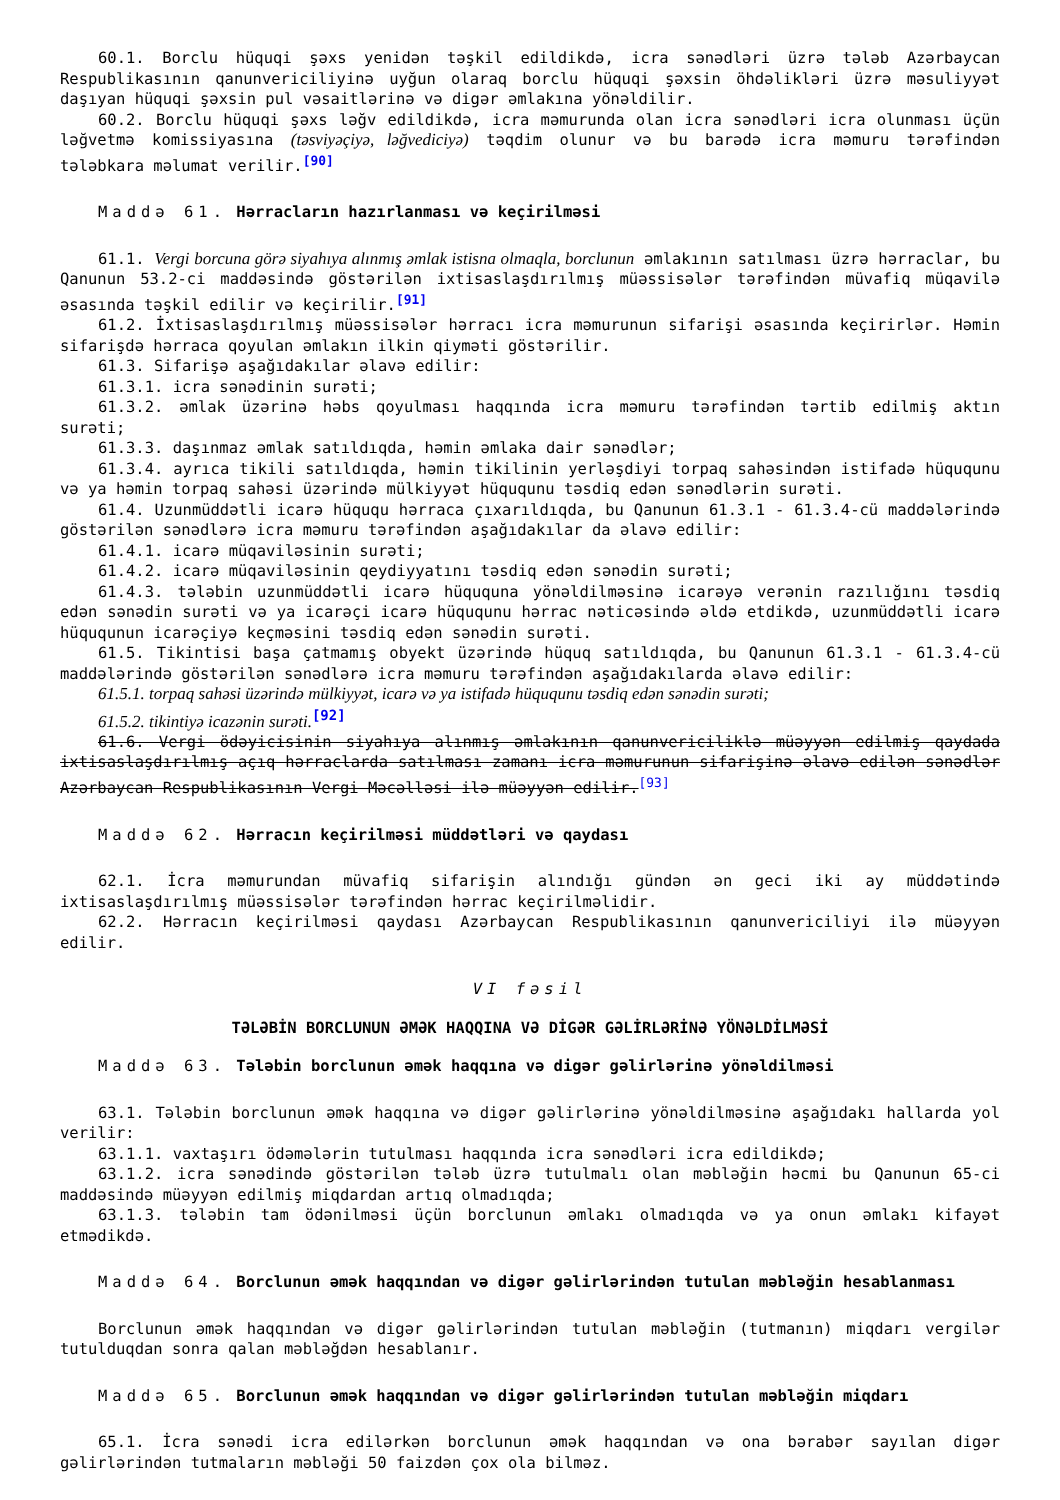60.1. Borclu hüquqi şəxs yenidən təşkil edildikdə, icra sənədləri üzrə tələb Azərbaycan Respublikasının qanunvericiliyinə uyğun olaraq borclu hüquqi şəxsin öhdəlikləri üzrə məsuliyyət daşıyan hüquqi şəxsin pul vəsaitlərinə və digər əmlakına yönəldilir.
60.2. Borclu hüquqi şəxs ləğv edildikdə, icra məmurunda olan icra sənədləri icra olunması üçün ləğvetmə komissiyasına (təsviyəçiyə, ləğvediciyə) təqdim olunur və bu barədə icra məmuru tərəfindən tələbkara məlumat verilir.<sup>[90]</sup>
Maddə 61. Hərracların hazırlanması və keçirilməsi
61.1. Vergi borcuna görə siyahıya alınmış əmlak istisna olmaqla, borclunun əmlakının satılması üzrə hərraclar, bu Qanunun 53.2-ci maddəsində göstərilən ixtisaslaşdırılmış müəssisələr tərəfindən müvafiq müqavilə əsasında təşkil edilir və keçirilir.<sup>[91]</sup>
61.2. İxtisaslaşdırılmış müəssisələr hərracı icra məmurunun sifarişi əsasında keçirirlər. Həmin sifarişdə hərraca qoyulan əmlakın ilkin qiyməti göstərilir.
61.3. Sifarişə aşağıdakılar əlavə edilir:
61.3.1. icra sənədinin surəti;
61.3.2. əmlak üzərinə həbs qoyulması haqqında icra məmuru tərəfindən tərtib edilmiş aktın surəti;
61.3.3. daşınmaz əmlak satıldıqda, həmin əmlaka dair sənədlər;
61.3.4. ayrıca tikili satıldıqda, həmin tikilinin yerləşdiyi torpaq sahəsindən istifadə hüququnu və ya həmin torpaq sahəsi üzərində mülkiyyət hüququnu təsdiq edən sənədlərin surəti.
61.4. Uzunmüddətli icarə hüququ hərraca çıxarıldıqda, bu Qanunun 61.3.1 - 61.3.4-cü maddələrində göstərilən sənədlərə icra məmuru tərəfindən aşağıdakılar da əlavə edilir:
61.4.1. icarə müqaviləsinin surəti;
61.4.2. icarə müqaviləsinin qeydiyyatını təsdiq edən sənədin surəti;
61.4.3. tələbin uzunmüddətli icarə hüququna yönəldilməsinə icarəyə verənin razılığını təsdiq edən sənədin surəti və ya icarəçi icarə hüququnu hərrac nəticəsində əldə etdikdə, uzunmüddətli icarə hüququnun icarəçiyə keçməsini təsdiq edən sənədin surəti.
61.5. Tikintisi başa çatmamış obyekt üzərində hüquq satıldıqda, bu Qanunun 61.3.1 - 61.3.4-cü maddələrində göstərilən sənədlərə icra məmuru tərəfindən aşağıdakılarda əlavə edilir:
61.5.1. torpaq sahəsi üzərində mülkiyyət, icarə və ya istifadə hüququnu təsdiq edən sənədin surəti;
61.5.2. tikintiyə icazənin surəti.<sup>[92]</sup>
61.6. Vergi ödəyicisinin siyahıya alınmış əmlakının qanunvericiliklə müəyyən edilmiş qaydada ixtisaslaşdırılmış açıq hərraclarda satılması zamanı icra məmurunun sifarişinə əlavə edilən sənədlər Azərbaycan Respublikasının Vergi Məcəlləsi ilə müəyyən edilir.<sup>[93]</sup>
Maddə 62. Hərracın keçirilməsi müddətləri və qaydası
62.1. İcra məmurundan müvafiq sifarişin alındığı gündən ən geci iki ay müddətində ixtisaslaşdırılmış müəssisələr tərəfindən hərrac keçirilməlidir.
62.2. Hərracın keçirilməsi qaydası Azərbaycan Respublikasının qanunvericiliyi ilə müəyyən edilir.
VI fəsil
TƏLƏBİN BORCLUNUN ƏMƏK HAQQINA VƏ DİGƏR GƏLİRLƏRİNƏ YÖNƏLDİLMƏSİ
Maddə 63. Tələbin borclunun əmək haqqına və digər gəlirlərinə yönəldilməsi
63.1. Tələbin borclunun əmək haqqına və digər gəlirlərinə yönəldilməsinə aşağıdakı hallarda yol verilir:
63.1.1. vaxtaşırı ödəmələrin tutulması haqqında icra sənədləri icra edildikdə;
63.1.2. icra sənədində göstərilən tələb üzrə tutulmalı olan məbləğin həcmi bu Qanunun 65-ci maddəsində müəyyən edilmiş miqdardan artıq olmadıqda;
63.1.3. tələbin tam ödənilməsi üçün borclunun əmlakı olmadıqda və ya onun əmlakı kifayət etmədikdə.
Maddə 64. Borclunun əmək haqqından və digər gəlirlərindən tutulan məbləğin hesablanması
Borclunun əmək haqqından və digər gəlirlərindən tutulan məbləğin (tutmanın) miqdarı vergilər tutulduqdan sonra qalan məbləğdən hesablanır.
Maddə 65. Borclunun əmək haqqından və digər gəlirlərindən tutulan məbləğin miqdarı
65.1. İcra sənədi icra edilərkən borclunun əmək haqqından və ona bərabər sayılan digər gəlirlərindən tutmaların məbləği 50 faizdən çox ola bilməz.